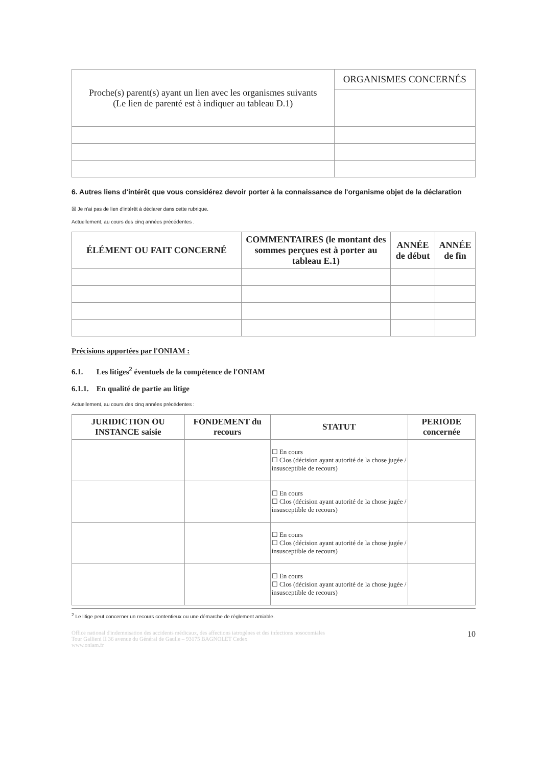| Proche(s) parent(s) ayant un lien avec les organismes suivants (Le lien de parenté est à indiquer au tableau D.1) | ORGANISMES CONCERNÉS |
| --- | --- |
6. Autres liens d'intérêt que vous considérez devoir porter à la connaissance de l'organisme objet de la déclaration
☒ Je n'ai pas de lien d'intérêt à déclarer dans cette rubrique.
Actuellement, au cours des cinq années précédentes .
| ÉLÉMENT OU FAIT CONCERNÉ | COMMENTAIRES (le montant des sommes perçues est à porter au tableau E.1) | ANNÉE de début | ANNÉE de fin |
| --- | --- | --- | --- |
Précisions apportées par l'ONIAM :
6.1. Les litiges<sup>2</sup> éventuels de la compétence de l'ONIAM
6.1.1. En qualité de partie au litige
Actuellement, au cours des cinq années précédentes :
| JURIDICTION OU INSTANCE saisie | FONDEMENT du recours | STATUT | PERIODE concernée |
| --- | --- | --- | --- |
| | | ☐ En cours ☐ Clos (décision ayant autorité de la chose jugée / insusceptible de recours) | |
| | | ☐ En cours ☐ Clos (décision ayant autorité de la chose jugée / insusceptible de recours) | |
| | | ☐ En cours ☐ Clos (décision ayant autorité de la chose jugée / insusceptible de recours) | |
| | | ☐ En cours ☐ Clos (décision ayant autorité de la chose jugée / insusceptible de recours) | |
<sup>2</sup> Le litige peut concerner un recours contentieux ou une démarche de règlement amiable.
Office national d'indemnisation des accidents médicaux, des affections iatrogènes et des infections nosocomiales
Tour Gallieni II 36 avenue du Général de Gaulle – 93175 BAGNOLET Cedex
www.oniam.fr
10